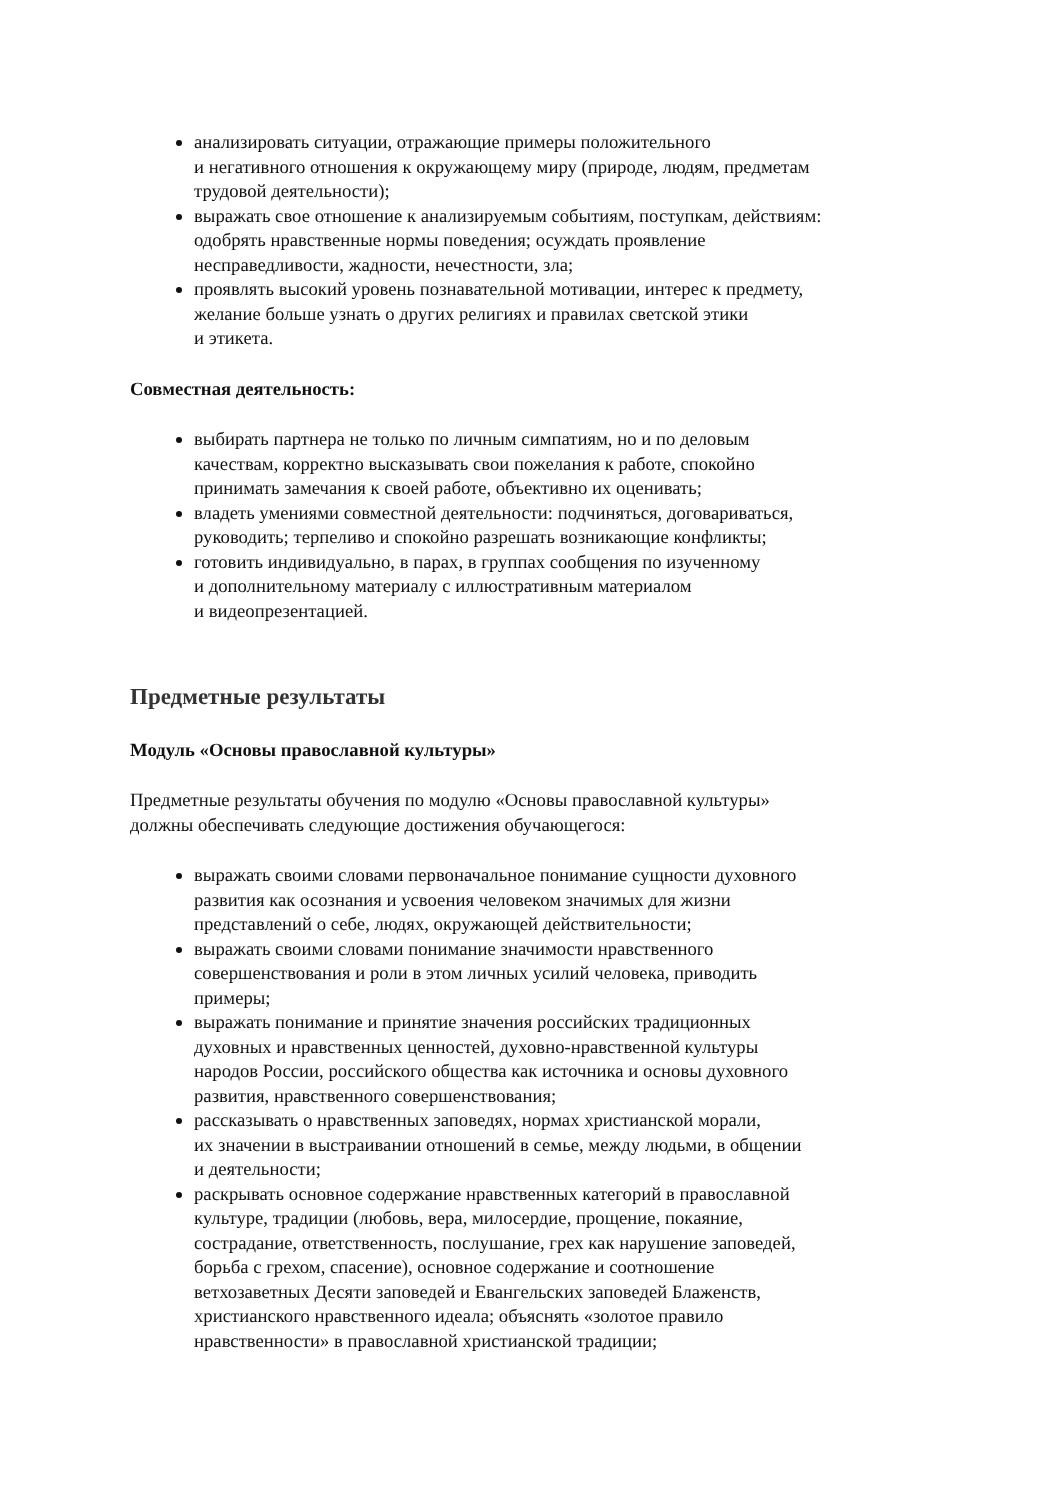анализировать ситуации, отражающие примеры положительного
и негативного отношения к окружающему миру (природе, людям, предметам
трудовой деятельности);
выражать свое отношение к анализируемым событиям, поступкам, действиям:
одобрять нравственные нормы поведения; осуждать проявление
несправедливости, жадности, нечестности, зла;
проявлять высокий уровень познавательной мотивации, интерес к предмету,
желание больше узнать о других религиях и правилах светской этики
и этикета.
Совместная деятельность:
выбирать партнера не только по личным симпатиям, но и по деловым
качествам, корректно высказывать свои пожелания к работе, спокойно
принимать замечания к своей работе, объективно их оценивать;
владеть умениями совместной деятельности: подчиняться, договариваться,
руководить; терпеливо и спокойно разрешать возникающие конфликты;
готовить индивидуально, в парах, в группах сообщения по изученному
и дополнительному материалу с иллюстративным материалом
и видеопрезентацией.
Предметные результаты
Модуль «Основы православной культуры»
Предметные результаты обучения по модулю «Основы православной культуры»
должны обеспечивать следующие достижения обучающегося:
выражать своими словами первоначальное понимание сущности духовного
развития как осознания и усвоения человеком значимых для жизни
представлений о себе, людях, окружающей действительности;
выражать своими словами понимание значимости нравственного
совершенствования и роли в этом личных усилий человека, приводить
примеры;
выражать понимание и принятие значения российских традиционных
духовных и нравственных ценностей, духовно-нравственной культуры
народов России, российского общества как источника и основы духовного
развития, нравственного совершенствования;
рассказывать о нравственных заповедях, нормах христианской морали,
их значении в выстраивании отношений в семье, между людьми, в общении
и деятельности;
раскрывать основное содержание нравственных категорий в православной
культуре, традиции (любовь, вера, милосердие, прощение, покаяние,
сострадание, ответственность, послушание, грех как нарушение заповедей,
борьба с грехом, спасение), основное содержание и соотношение
ветхозаветных Десяти заповедей и Евангельских заповедей Блаженств,
христианского нравственного идеала; объяснять «золотое правило
нравственности» в православной христианской традиции;